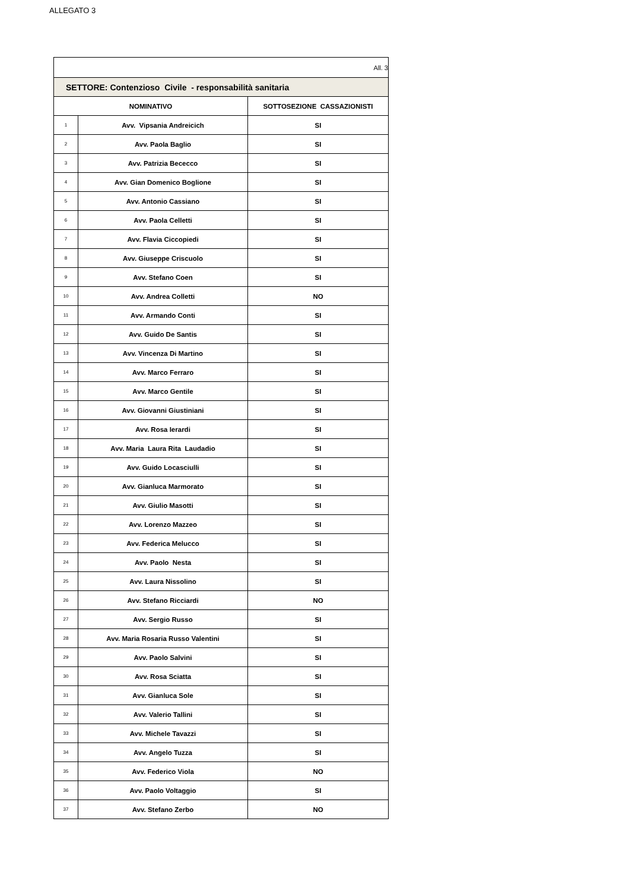ALLEGATO 3
| All. 3 | | |
| SETTORE: Contenzioso Civile - responsabilità sanitaria | | |
| NOMINATIVO | | SOTTOSEZIONE CASSAZIONISTI |
| 1 | Avv. Vipsania Andreicich | SI |
| 2 | Avv. Paola Baglio | SI |
| 3 | Avv. Patrizia Bececco | SI |
| 4 | Avv. Gian Domenico Boglione | SI |
| 5 | Avv. Antonio Cassiano | SI |
| 6 | Avv. Paola Celletti | SI |
| 7 | Avv. Flavia Ciccopiedi | SI |
| 8 | Avv. Giuseppe Criscuolo | SI |
| 9 | Avv. Stefano Coen | SI |
| 10 | Avv. Andrea Colletti | NO |
| 11 | Avv. Armando Conti | SI |
| 12 | Avv. Guido De Santis | SI |
| 13 | Avv. Vincenza Di Martino | SI |
| 14 | Avv. Marco Ferraro | SI |
| 15 | Avv. Marco Gentile | SI |
| 16 | Avv. Giovanni Giustiniani | SI |
| 17 | Avv. Rosa Ierardi | SI |
| 18 | Avv. Maria Laura Rita Laudadio | SI |
| 19 | Avv. Guido Locasciulli | SI |
| 20 | Avv. Gianluca Marmorato | SI |
| 21 | Avv. Giulio Masotti | SI |
| 22 | Avv. Lorenzo Mazzeo | SI |
| 23 | Avv. Federica Melucco | SI |
| 24 | Avv. Paolo Nesta | SI |
| 25 | Avv. Laura Nissolino | SI |
| 26 | Avv. Stefano Ricciardi | NO |
| 27 | Avv. Sergio Russo | SI |
| 28 | Avv. Maria Rosaria Russo Valentini | SI |
| 29 | Avv. Paolo Salvini | SI |
| 30 | Avv. Rosa Sciatta | SI |
| 31 | Avv. Gianluca Sole | SI |
| 32 | Avv. Valerio Tallini | SI |
| 33 | Avv. Michele Tavazzi | SI |
| 34 | Avv. Angelo Tuzza | SI |
| 35 | Avv. Federico Viola | NO |
| 36 | Avv. Paolo Voltaggio | SI |
| 37 | Avv. Stefano Zerbo | NO |